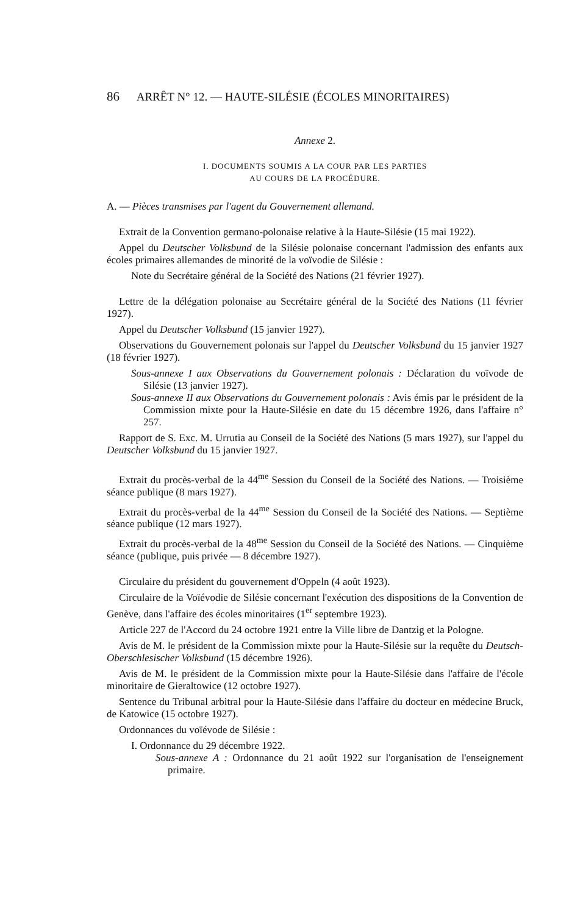86 ARRÊT N° 12. — HAUTE-SILÉSIE (ÉCOLES MINORITAIRES)
Annexe 2.
I. DOCUMENTS SOUMIS A LA COUR PAR LES PARTIES
AU COURS DE LA PROCÉDURE.
A. — Pièces transmises par l'agent du Gouvernement allemand.
Extrait de la Convention germano-polonaise relative à la Haute-Silésie (15 mai 1922).
Appel du Deutscher Volksbund de la Silésie polonaise concernant l'admission des enfants aux écoles primaires allemandes de minorité de la voïvodie de Silésie :
Note du Secrétaire général de la Société des Nations (21 février 1927).
Lettre de la délégation polonaise au Secrétaire général de la Société des Nations (11 février 1927).
Appel du Deutscher Volksbund (15 janvier 1927).
Observations du Gouvernement polonais sur l'appel du Deutscher Volksbund du 15 janvier 1927 (18 février 1927).
Sous-annexe I aux Observations du Gouvernement polonais : Déclaration du voïvode de Silésie (13 janvier 1927).
Sous-annexe II aux Observations du Gouvernement polonais : Avis émis par le président de la Commission mixte pour la Haute-Silésie en date du 15 décembre 1926, dans l'affaire n° 257.
Rapport de S. Exc. M. Urrutia au Conseil de la Société des Nations (5 mars 1927), sur l'appel du Deutscher Volksbund du 15 janvier 1927.
Extrait du procès-verbal de la 44<sup>me</sup> Session du Conseil de la Société des Nations. — Troisième séance publique (8 mars 1927).
Extrait du procès-verbal de la 44<sup>me</sup> Session du Conseil de la Société des Nations. — Septième séance publique (12 mars 1927).
Extrait du procès-verbal de la 48<sup>me</sup> Session du Conseil de la Société des Nations. — Cinquième séance (publique, puis privée — 8 décembre 1927).
Circulaire du président du gouvernement d'Oppeln (4 août 1923).
Circulaire de la Voïévodie de Silésie concernant l'exécution des dispositions de la Convention de Genève, dans l'affaire des écoles minoritaires (1<sup>er</sup> septembre 1923).
Article 227 de l'Accord du 24 octobre 1921 entre la Ville libre de Dantzig et la Pologne.
Avis de M. le président de la Commission mixte pour la Haute-Silésie sur la requête du Deutsch-Oberschlesischer Volksbund (15 décembre 1926).
Avis de M. le président de la Commission mixte pour la Haute-Silésie dans l'affaire de l'école minoritaire de Gieraltowice (12 octobre 1927).
Sentence du Tribunal arbitral pour la Haute-Silésie dans l'affaire du docteur en médecine Bruck, de Katowice (15 octobre 1927).
Ordonnances du voïévode de Silésie :
I. Ordonnance du 29 décembre 1922.
Sous-annexe A : Ordonnance du 21 août 1922 sur l'organisation de l'enseignement primaire.